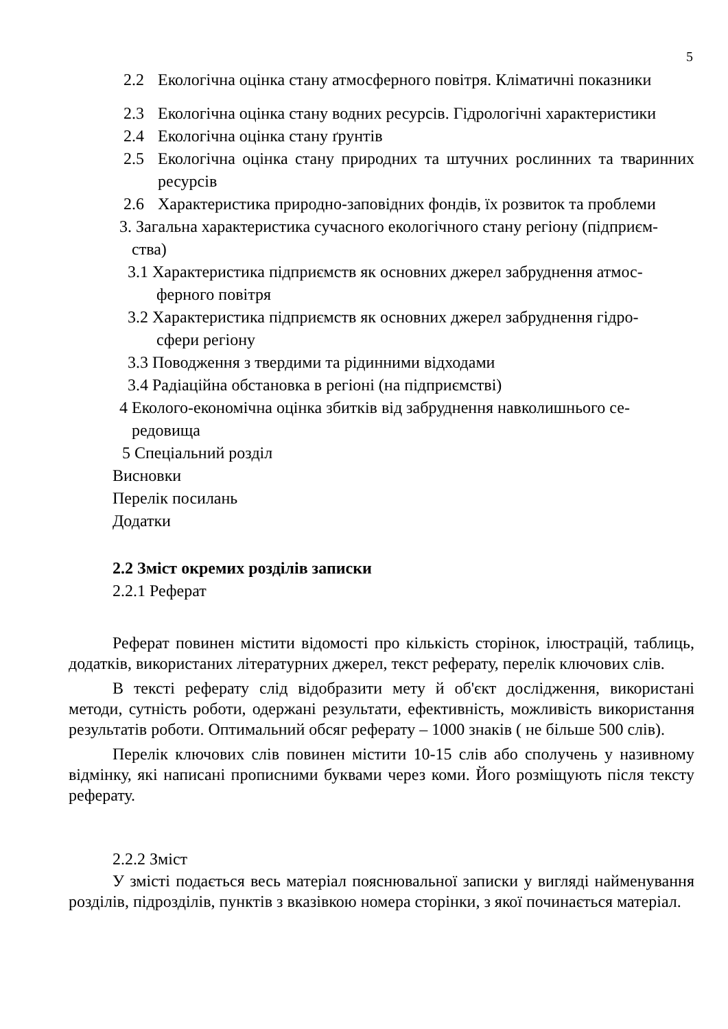5
2.2 Екологічна оцінка стану атмосферного повітря. Кліматичні показники
2.3 Екологічна оцінка стану водних ресурсів. Гідрологічні характеристики
2.4 Екологічна оцінка стану ґрунтів
2.5 Екологічна оцінка стану природних та штучних рослинних та тваринних ресурсів
2.6 Характеристика природно-заповідних фондів, їх розвиток та проблеми
3. Загальна характеристика сучасного екологічного стану регіону (підприєм-
ства)
3.1 Характеристика підприємств як основних джерел забруднення атмос-
ферного повітря
3.2 Характеристика підприємств як основних джерел забруднення гідро-
сфери регіону
3.3 Поводження з твердими та рідинними відходами
3.4 Радіаційна обстановка в регіоні (на підприємстві)
4 Еколого-економічна оцінка збитків від забруднення навколишнього се-
редовища
5 Спеціальний розділ
Висновки
Перелік посилань
Додатки
2.2 Зміст окремих розділів записки
2.2.1 Реферат
Реферат повинен містити відомості про кількість сторінок, ілюстрацій, таблиць, додатків, використаних літературних джерел, текст реферату, перелік ключових слів.
В тексті реферату слід відобразити мету й об'єкт дослідження, використані методи, сутність роботи, одержані результати, ефективність, можливість використання результатів роботи. Оптимальний обсяг реферату – 1000 знаків ( не більше 500 слів).
Перелік ключових слів повинен містити 10-15 слів або сполучень у називному відмінку, які написані прописними буквами через коми. Його розміщують після тексту реферату.
2.2.2 Зміст
У змісті подається весь матеріал пояснювальної записки у вигляді найменування розділів, підрозділів, пунктів з вказівкою номера сторінки, з якої починається матеріал.